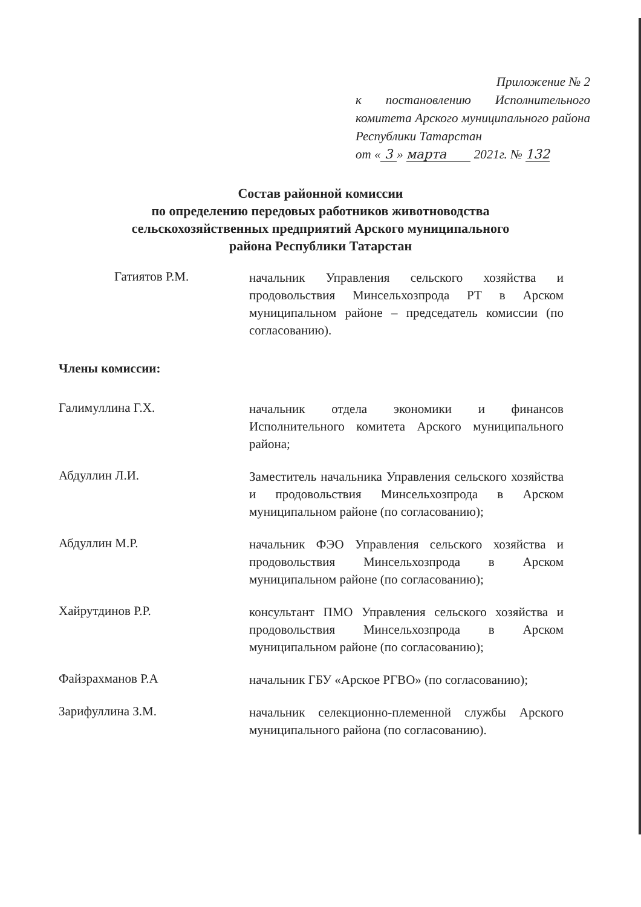Приложение № 2
к постановлению Исполнительного комитета Арского муниципального района Республики Татарстан
от « 3 » марта 2021г. № 132
Состав районной комиссии
по определению передовых работников животноводства
сельскохозяйственных предприятий Арского муниципального
района Республики Татарстан
Гатиятов Р.М.
начальник Управления сельского хозяйства и продовольствия Минсельхозпрода РТ в Арском муниципальном районе – председатель комиссии (по согласованию).
Члены комиссии:
Галимуллина Г.Х.
начальник отдела экономики и финансов Исполнительного комитета Арского муниципального района;
Абдуллин Л.И.
Заместитель начальника Управления сельского хозяйства и продовольствия Минсельхозпрода в Арском муниципальном районе (по согласованию);
Абдуллин М.Р.
начальник ФЭО Управления сельского хозяйства и продовольствия Минсельхозпрода в Арском муниципальном районе (по согласованию);
Хайрутдинов Р.Р.
консультант ПМО Управления сельского хозяйства и продовольствия Минсельхозпрода в Арском муниципальном районе (по согласованию);
Файзрахманов Р.А
начальник ГБУ «Арское РГВО» (по согласованию);
Зарифуллина З.М.
начальник селекционно-племенной службы Арского муниципального района (по согласованию).